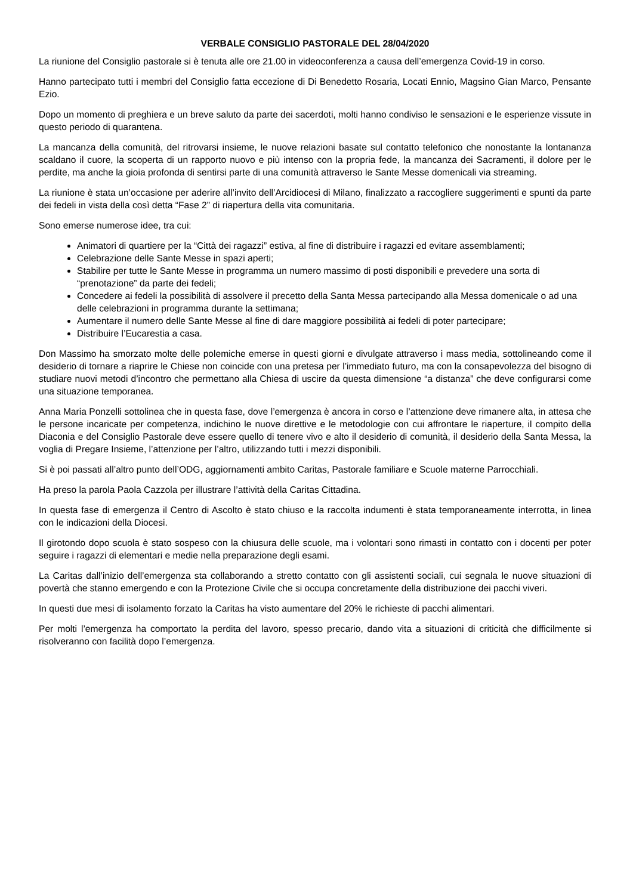VERBALE CONSIGLIO PASTORALE DEL 28/04/2020
La riunione del Consiglio pastorale si è tenuta alle ore 21.00 in videoconferenza a causa dell’emergenza Covid-19 in corso.
Hanno partecipato tutti i membri del Consiglio fatta eccezione di Di Benedetto Rosaria, Locati Ennio, Magsino Gian Marco, Pensante Ezio.
Dopo un momento di preghiera e un breve saluto da parte dei sacerdoti, molti hanno condiviso le sensazioni e le esperienze vissute in questo periodo di quarantena.
La mancanza della comunità, del ritrovarsi insieme, le nuove relazioni basate sul contatto telefonico che nonostante la lontananza scaldano il cuore, la scoperta di un rapporto nuovo e più intenso con la propria fede, la mancanza dei Sacramenti, il dolore per le perdite, ma anche la gioia profonda di sentirsi parte di una comunità attraverso le Sante Messe domenicali via streaming.
La riunione è stata un’occasione per aderire all’invito dell’Arcidiocesi di Milano, finalizzato a raccogliere suggerimenti e spunti da parte dei fedeli in vista della così detta “Fase 2” di riapertura della vita comunitaria.
Sono emerse numerose idee, tra cui:
Animatori di quartiere per la “Città dei ragazzi” estiva, al fine di distribuire i ragazzi ed evitare assemblamenti;
Celebrazione delle Sante Messe in spazi aperti;
Stabilire per tutte le Sante Messe in programma un numero massimo di posti disponibili e prevedere una sorta di “prenotazione” da parte dei fedeli;
Concedere ai fedeli la possibilità di assolvere il precetto della Santa Messa partecipando alla Messa domenicale o ad una delle celebrazioni in programma durante la settimana;
Aumentare il numero delle Sante Messe al fine di dare maggiore possibilità ai fedeli di poter partecipare;
Distribuire l’Eucarestia a casa.
Don Massimo ha smorzato molte delle polemiche emerse in questi giorni e divulgate attraverso i mass media, sottolineando come il desiderio di tornare a riaprire le Chiese non coincide con una pretesa per l’immediato futuro, ma con la consapevolezza del bisogno di studiare nuovi metodi d’incontro che permettano alla Chiesa di uscire da questa dimensione “a distanza” che deve configurarsi come una situazione temporanea.
Anna Maria Ponzelli sottolinea che in questa fase, dove l’emergenza è ancora in corso e l’attenzione deve rimanere alta, in attesa che le persone incaricate per competenza, indichino le nuove direttive e le metodologie con cui affrontare le riaperture, il compito della Diaconia e del Consiglio Pastorale deve essere quello di tenere vivo e alto il desiderio di comunità, il desiderio della Santa Messa, la voglia di Pregare Insieme, l’attenzione per l’altro, utilizzando tutti i mezzi disponibili.
Si è poi passati all’altro punto dell’ODG, aggiornamenti ambito Caritas, Pastorale familiare e Scuole materne Parrocchiali.
Ha preso la parola Paola Cazzola per illustrare l’attività della Caritas Cittadina.
In questa fase di emergenza il Centro di Ascolto è stato chiuso e la raccolta indumenti è stata temporaneamente interrotta, in linea con le indicazioni della Diocesi.
Il girotondo dopo scuola è stato sospeso con la chiusura delle scuole, ma i volontari sono rimasti in contatto con i docenti per poter seguire i ragazzi di elementari e medie nella preparazione degli esami.
La Caritas dall’inizio dell’emergenza sta collaborando a stretto contatto con gli assistenti sociali, cui segnala le nuove situazioni di povertà che stanno emergendo e con la Protezione Civile che si occupa concretamente della distribuzione dei pacchi viveri.
In questi due mesi di isolamento forzato la Caritas ha visto aumentare del 20% le richieste di pacchi alimentari.
Per molti l’emergenza ha comportato la perdita del lavoro, spesso precario, dando vita a situazioni di criticità che difficilmente si risolveranno con facilità dopo l’emergenza.